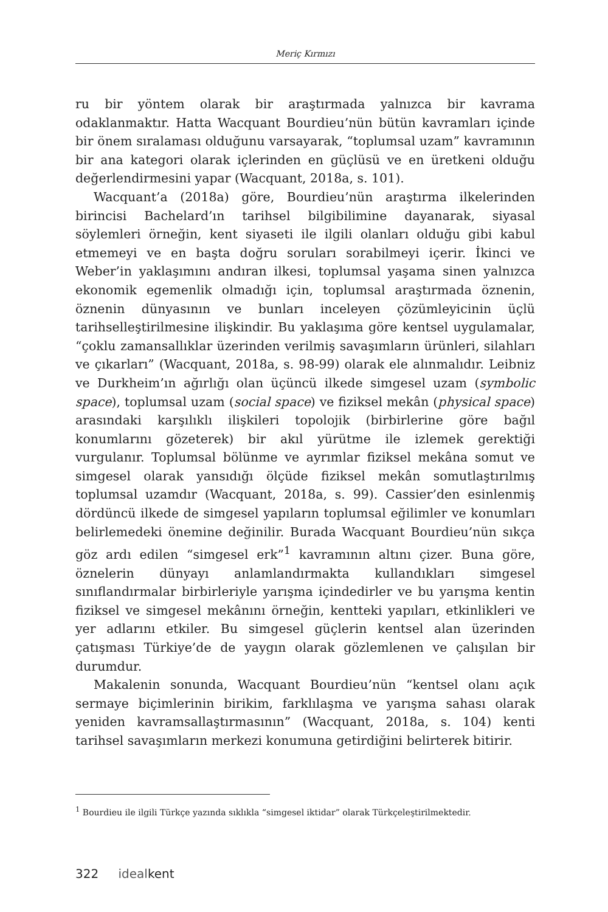Meriç Kırmızı
ru bir yöntem olarak bir araştırmada yalnızca bir kavrama odaklanmaktır. Hatta Wacquant Bourdieu’nün bütün kavramları içinde bir önem sıralaması olduğunu varsayarak, “toplumsal uzam” kavramının bir ana kategori olarak içlerinden en güçlüsü ve en üretkeni olduğu değerlendirmesini yapar (Wacquant, 2018a, s. 101).
Wacquant’a (2018a) göre, Bourdieu’nün araştırma ilkelerinden birincisi Bachelard’ın tarihsel bilgibilimine dayanarak, siyasal söylemleri örneğin, kent siyaseti ile ilgili olanları olduğu gibi kabul etmemeyi ve en başta doğru soruları sorabilmeyi içerir. İkinci ve Weber’in yaklaşımını andıran ilkesi, toplumsal yaşama sinen yalnızca ekonomik egemenlik olmadığı için, toplumsal araştırmada öznenin, öznenin dünyasının ve bunları inceleyen çözümleyicinin üçlü tarihselleştirilmesine ilişkindir. Bu yaklaşıma göre kentsel uygulamalar, “çoklu zamansallıklar üzerinden verilmiş savaşımların ürünleri, silahları ve çıkarları” (Wacquant, 2018a, s. 98-99) olarak ele alınmalıdır. Leibniz ve Durkheim’ın ağırlığı olan üçüncü ilkede simgesel uzam (symbolic space), toplumsal uzam (social space) ve fiziksel mekân (physical space) arasındaki karşılıklı ilişkileri topolojik (birbirlerine göre bağıl konumlarını gözeterek) bir akıl yürütme ile izlemek gerektiği vurgulanır. Toplumsal bölünme ve ayrımlar fiziksel mekâna somut ve simgesel olarak yansıdığı ölçüde fiziksel mekân somutlaştırılmış toplumsal uzamdır (Wacquant, 2018a, s. 99). Cassier’den esinlenmiş dördüncü ilkede de simgesel yapıların toplumsal eğilimler ve konumları belirlemedeki önemine değinilir. Burada Wacquant Bourdieu’nün sıkça göz ardı edilen “simgesel erk”<sup>1</sup> kavramının altını çizer. Buna göre, öznelerin dünyayı anlamlandırmakta kullandıkları simgesel sınıflandırmalar birbirleriyle yarışma içindedirler ve bu yarışma kentin fiziksel ve simgesel mekânını örneğin, kentteki yapıları, etkinlikleri ve yer adlarını etkiler. Bu simgesel güçlerin kentsel alan üzerinden çatışması Türkiye’de de yaygın olarak gözlemlenen ve çalışılan bir durumdur.
Makalenin sonunda, Wacquant Bourdieu’nün “kentsel olanı açık sermaye biçimlerinin birikim, farklılaşma ve yarışma sahası olarak yeniden kavramsallaştırmasının” (Wacquant, 2018a, s. 104) kenti tarihsel savaşımların merkezi konumuna getirdiğini belirterek bitirir.
<sup>1</sup> Bourdieu ile ilgili Türkçe yazında sıklıkla “simgesel iktidar” olarak Türkçeleştirilmektedir.
322 ideal kent